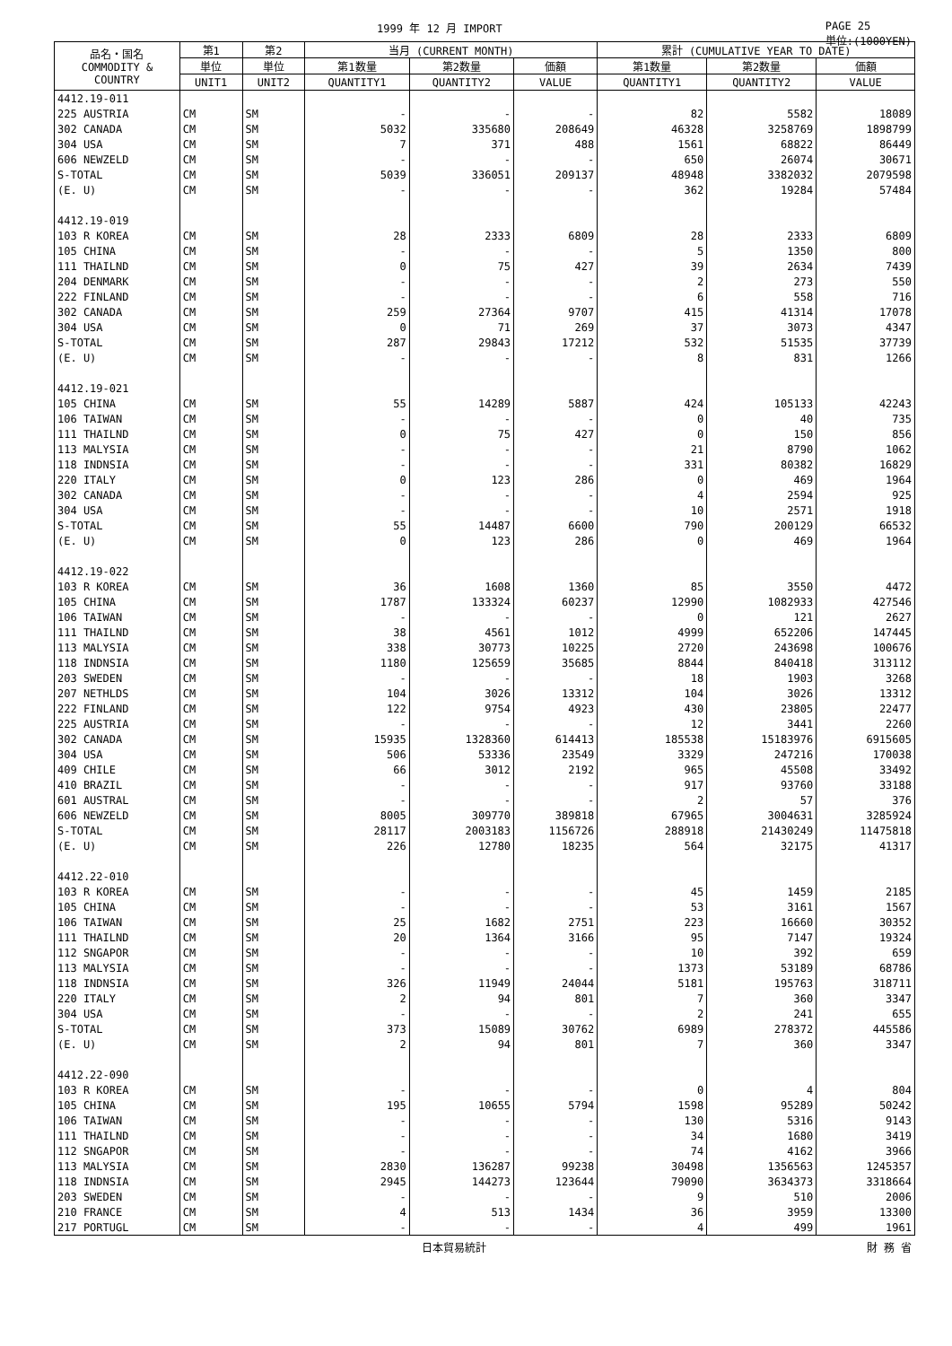1999 年 12 月 IMPORT PAGE 25
単位:(1000YEN)
| 品名・国名 COMMODITY & COUNTRY | 第1 | 第2 | 当月 (CURRENT MONTH) | | | 累計 (CUMULATIVE YEAR TO DATE) | | |
| --- | --- | --- | --- | --- | --- | --- | --- | --- |
| | 単位 | 単位 | 第1数量 | 第2数量 | 価額 | 第1数量 | 第2数量 | 価額 |
| | UNIT1 | UNIT2 | QUANTITY1 | QUANTITY2 | VALUE | QUANTITY1 | QUANTITY2 | VALUE |
| 4412.19-011 | | | | | | | | |
| 225 AUSTRIA | CM | SM | - | - | - | 82 | 5582 | 18089 |
| 302 CANADA | CM | SM | 5032 | 335680 | 208649 | 46328 | 3258769 | 1898799 |
| 304 USA | CM | SM | 7 | 371 | 488 | 1561 | 68822 | 86449 |
| 606 NEWZELD | CM | SM | - | - | - | 650 | 26074 | 30671 |
| S-TOTAL | CM | SM | 5039 | 336051 | 209137 | 48948 | 3382032 | 2079598 |
| (E. U) | CM | SM | - | - | - | 362 | 19284 | 57484 |
| 4412.19-019 | | | | | | | | |
| 103 R KOREA | CM | SM | 28 | 2333 | 6809 | 28 | 2333 | 6809 |
| 105 CHINA | CM | SM | - | - | - | 5 | 1350 | 800 |
| 111 THAILND | CM | SM | 0 | 75 | 427 | 39 | 2634 | 7439 |
| 204 DENMARK | CM | SM | - | - | - | 2 | 273 | 550 |
| 222 FINLAND | CM | SM | - | - | - | 6 | 558 | 716 |
| 302 CANADA | CM | SM | 259 | 27364 | 9707 | 415 | 41314 | 17078 |
| 304 USA | CM | SM | 0 | 71 | 269 | 37 | 3073 | 4347 |
| S-TOTAL | CM | SM | 287 | 29843 | 17212 | 532 | 51535 | 37739 |
| (E. U) | CM | SM | - | - | - | 8 | 831 | 1266 |
| 4412.19-021 | | | | | | | | |
| 105 CHINA | CM | SM | 55 | 14289 | 5887 | 424 | 105133 | 42243 |
| 106 TAIWAN | CM | SM | - | - | - | 0 | 40 | 735 |
| 111 THAILND | CM | SM | 0 | 75 | 427 | 0 | 150 | 856 |
| 113 MALYSIA | CM | SM | - | - | - | 21 | 8790 | 1062 |
| 118 INDNSIA | CM | SM | - | - | - | 331 | 80382 | 16829 |
| 220 ITALY | CM | SM | 0 | 123 | 286 | 0 | 469 | 1964 |
| 302 CANADA | CM | SM | - | - | - | 4 | 2594 | 925 |
| 304 USA | CM | SM | - | - | - | 10 | 2571 | 1918 |
| S-TOTAL | CM | SM | 55 | 14487 | 6600 | 790 | 200129 | 66532 |
| (E. U) | CM | SM | 0 | 123 | 286 | 0 | 469 | 1964 |
| 4412.19-022 | | | | | | | | |
| 103 R KOREA | CM | SM | 36 | 1608 | 1360 | 85 | 3550 | 4472 |
| 105 CHINA | CM | SM | 1787 | 133324 | 60237 | 12990 | 1082933 | 427546 |
| 106 TAIWAN | CM | SM | - | - | - | 0 | 121 | 2627 |
| 111 THAILND | CM | SM | 38 | 4561 | 1012 | 4999 | 652206 | 147445 |
| 113 MALYSIA | CM | SM | 338 | 30773 | 10225 | 2720 | 243698 | 100676 |
| 118 INDNSIA | CM | SM | 1180 | 125659 | 35685 | 8844 | 840418 | 313112 |
| 203 SWEDEN | CM | SM | - | - | - | 18 | 1903 | 3268 |
| 207 NETHLDS | CM | SM | 104 | 3026 | 13312 | 104 | 3026 | 13312 |
| 222 FINLAND | CM | SM | 122 | 9754 | 4923 | 430 | 23805 | 22477 |
| 225 AUSTRIA | CM | SM | - | - | - | 12 | 3441 | 2260 |
| 302 CANADA | CM | SM | 15935 | 1328360 | 614413 | 185538 | 15183976 | 6915605 |
| 304 USA | CM | SM | 506 | 53336 | 23549 | 3329 | 247216 | 170038 |
| 409 CHILE | CM | SM | 66 | 3012 | 2192 | 965 | 45508 | 33492 |
| 410 BRAZIL | CM | SM | - | - | - | 917 | 93760 | 33188 |
| 601 AUSTRAL | CM | SM | - | - | - | 2 | 57 | 376 |
| 606 NEWZELD | CM | SM | 8005 | 309770 | 389818 | 67965 | 3004631 | 3285924 |
| S-TOTAL | CM | SM | 28117 | 2003183 | 1156726 | 288918 | 21430249 | 11475818 |
| (E. U) | CM | SM | 226 | 12780 | 18235 | 564 | 32175 | 41317 |
| 4412.22-010 | | | | | | | | |
| 103 R KOREA | CM | SM | - | - | - | 45 | 1459 | 2185 |
| 105 CHINA | CM | SM | - | - | - | 53 | 3161 | 1567 |
| 106 TAIWAN | CM | SM | 25 | 1682 | 2751 | 223 | 16660 | 30352 |
| 111 THAILND | CM | SM | 20 | 1364 | 3166 | 95 | 7147 | 19324 |
| 112 SNGAPOR | CM | SM | - | - | - | 10 | 392 | 659 |
| 113 MALYSIA | CM | SM | - | - | - | 1373 | 53189 | 68786 |
| 118 INDNSIA | CM | SM | 326 | 11949 | 24044 | 5181 | 195763 | 318711 |
| 220 ITALY | CM | SM | 2 | 94 | 801 | 7 | 360 | 3347 |
| 304 USA | CM | SM | - | - | - | 2 | 241 | 655 |
| S-TOTAL | CM | SM | 373 | 15089 | 30762 | 6989 | 278372 | 445586 |
| (E. U) | CM | SM | 2 | 94 | 801 | 7 | 360 | 3347 |
| 4412.22-090 | | | | | | | | |
| 103 R KOREA | CM | SM | - | - | - | 0 | 4 | 804 |
| 105 CHINA | CM | SM | 195 | 10655 | 5794 | 1598 | 95289 | 50242 |
| 106 TAIWAN | CM | SM | - | - | - | 130 | 5316 | 9143 |
| 111 THAILND | CM | SM | - | - | - | 34 | 1680 | 3419 |
| 112 SNGAPOR | CM | SM | - | - | - | 74 | 4162 | 3966 |
| 113 MALYSIA | CM | SM | 2830 | 136287 | 99238 | 30498 | 1356563 | 1245357 |
| 118 INDNSIA | CM | SM | 2945 | 144273 | 123644 | 79090 | 3634373 | 3318664 |
| 203 SWEDEN | CM | SM | - | - | - | 9 | 510 | 2006 |
| 210 FRANCE | CM | SM | 4 | 513 | 1434 | 36 | 3959 | 13300 |
| 217 PORTUGL | CM | SM | - | - | - | 4 | 499 | 1961 |
日本貿易統計 財 務 省